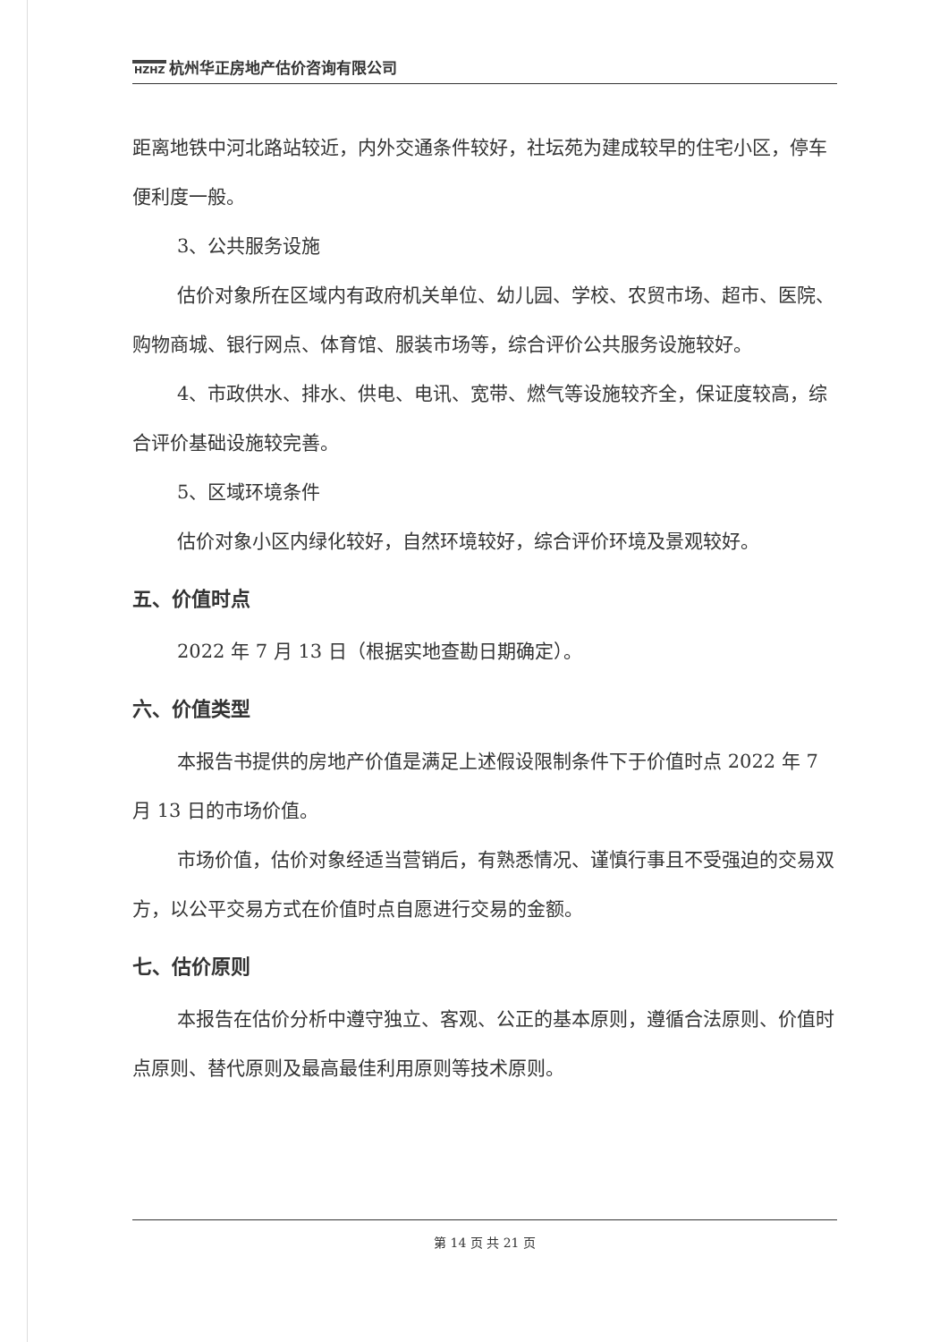HZHZ 杭州华正房地产估价咨询有限公司
距离地铁中河北路站较近，内外交通条件较好，社坛苑为建成较早的住宅小区，停车便利度一般。
3、公共服务设施
估价对象所在区域内有政府机关单位、幼儿园、学校、农贸市场、超市、医院、购物商城、银行网点、体育馆、服装市场等，综合评价公共服务设施较好。
4、市政供水、排水、供电、电讯、宽带、燃气等设施较齐全，保证度较高，综合评价基础设施较完善。
5、区域环境条件
估价对象小区内绿化较好，自然环境较好，综合评价环境及景观较好。
五、价值时点
2022 年 7 月 13 日（根据实地查勘日期确定）。
六、价值类型
本报告书提供的房地产价值是满足上述假设限制条件下于价值时点 2022 年 7 月 13 日的市场价值。
市场价值，估价对象经适当营销后，有熟悉情况、谨慎行事且不受强迫的交易双方，以公平交易方式在价值时点自愿进行交易的金额。
七、估价原则
本报告在估价分析中遵守独立、客观、公正的基本原则，遵循合法原则、价值时点原则、替代原则及最高最佳利用原则等技术原则。
第 14 页 共 21 页